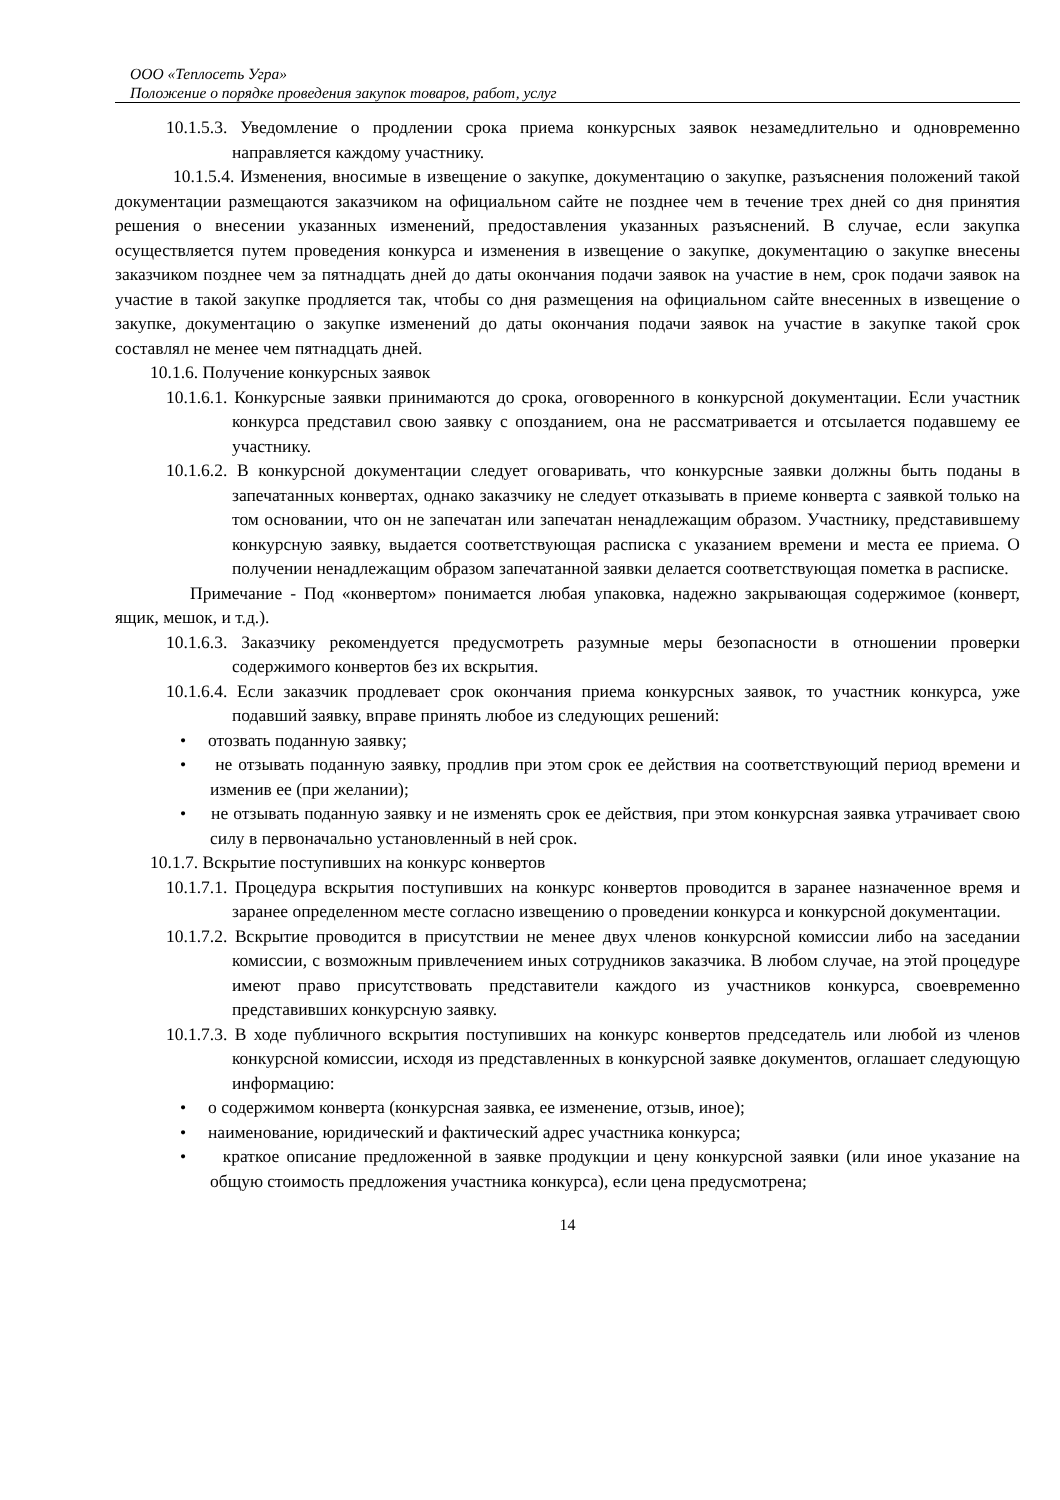ООО «Теплосеть Угра»
Положение о порядке проведения закупок товаров, работ, услуг
10.1.5.3. Уведомление о продлении срока приема конкурсных заявок незамедлительно и одновременно направляется каждому участнику.
10.1.5.4. Изменения, вносимые в извещение о закупке, документацию о закупке, разъяснения положений такой документации размещаются заказчиком на официальном сайте не позднее чем в течение трех дней со дня принятия решения о внесении указанных изменений, предоставления указанных разъяснений. В случае, если закупка осуществляется путем проведения конкурса и изменения в извещение о закупке, документацию о закупке внесены заказчиком позднее чем за пятнадцать дней до даты окончания подачи заявок на участие в нем, срок подачи заявок на участие в такой закупке продляется так, чтобы со дня размещения на официальном сайте внесенных в извещение о закупке, документацию о закупке изменений до даты окончания подачи заявок на участие в закупке такой срок составлял не менее чем пятнадцать дней.
10.1.6. Получение конкурсных заявок
10.1.6.1. Конкурсные заявки принимаются до срока, оговоренного в конкурсной документации. Если участник конкурса представил свою заявку с опозданием, она не рассматривается и отсылается подавшему ее участнику.
10.1.6.2. В конкурсной документации следует оговаривать, что конкурсные заявки должны быть поданы в запечатанных конвертах, однако заказчику не следует отказывать в приеме конверта с заявкой только на том основании, что он не запечатан или запечатан ненадлежащим образом. Участнику, представившему конкурсную заявку, выдается соответствующая расписка с указанием времени и места ее приема. О получении ненадлежащим образом запечатанной заявки делается соответствующая пометка в расписке.
Примечание - Под «конвертом» понимается любая упаковка, надежно закрывающая содержимое (конверт, ящик, мешок, и т.д.).
10.1.6.3. Заказчику рекомендуется предусмотреть разумные меры безопасности в отношении проверки содержимого конвертов без их вскрытия.
10.1.6.4. Если заказчик продлевает срок окончания приема конкурсных заявок, то участник конкурса, уже подавший заявку, вправе принять любое из следующих решений:
• отозвать поданную заявку;
• не отзывать поданную заявку, продлив при этом срок ее действия на соответствующий период времени и изменив ее (при желании);
• не отзывать поданную заявку и не изменять срок ее действия, при этом конкурсная заявка утрачивает свою силу в первоначально установленный в ней срок.
10.1.7. Вскрытие поступивших на конкурс конвертов
10.1.7.1. Процедура вскрытия поступивших на конкурс конвертов проводится в заранее назначенное время и заранее определенном месте согласно извещению о проведении конкурса и конкурсной документации.
10.1.7.2. Вскрытие проводится в присутствии не менее двух членов конкурсной комиссии либо на заседании комиссии, с возможным привлечением иных сотрудников заказчика. В любом случае, на этой процедуре имеют право присутствовать представители каждого из участников конкурса, своевременно представивших конкурсную заявку.
10.1.7.3. В ходе публичного вскрытия поступивших на конкурс конвертов председатель или любой из членов конкурсной комиссии, исходя из представленных в конкурсной заявке документов, оглашает следующую информацию:
• о содержимом конверта (конкурсная заявка, ее изменение, отзыв, иное);
• наименование, юридический и фактический адрес участника конкурса;
• краткое описание предложенной в заявке продукции и цену конкурсной заявки (или иное указание на общую стоимость предложения участника конкурса), если цена предусмотрена;
14